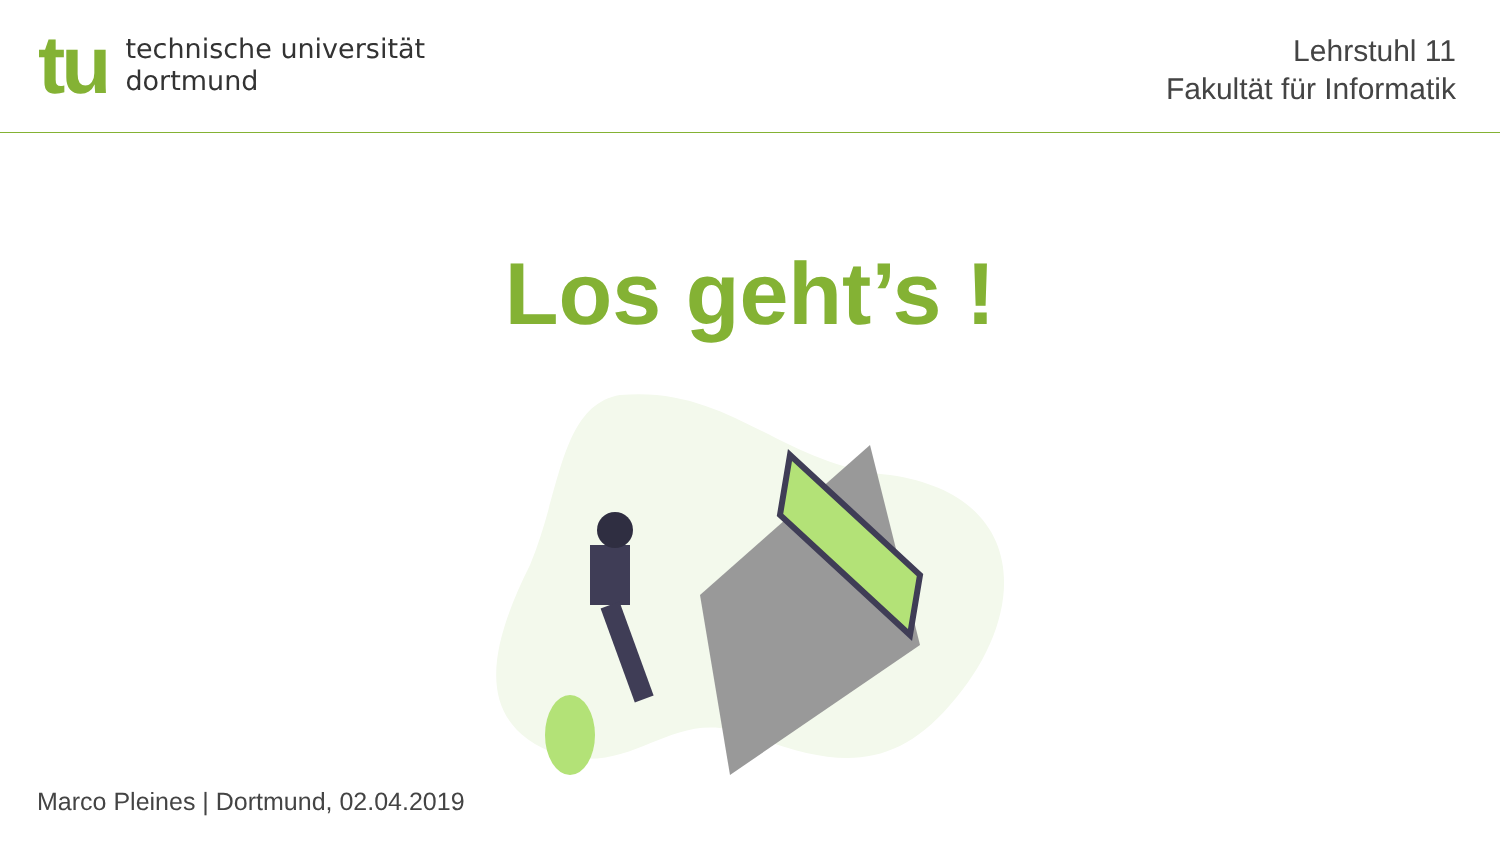tu
technische universität
dortmund
Lehrstuhl 11
Fakultät für Informatik
Los geht’s !
Marco Pleines | Dortmund, 02.04.2019